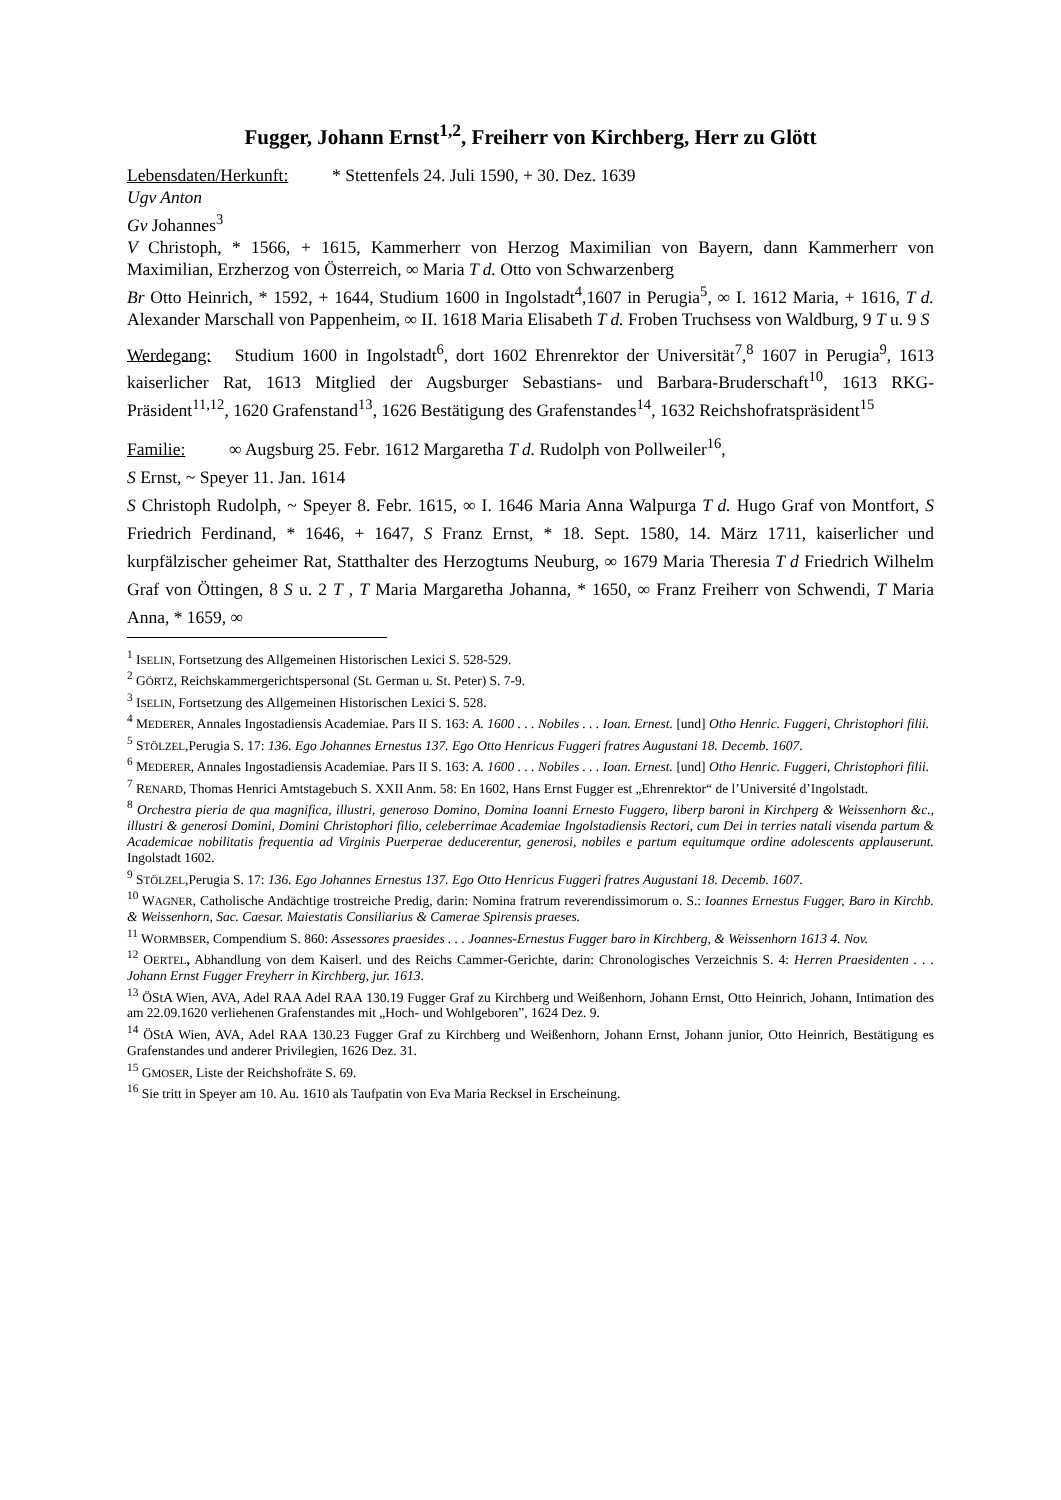Fugger, Johann Ernst<sup>1,2</sup>, Freiherr von Kirchberg, Herr zu Glött
Lebensdaten/Herkunft: * Stettenfels 24. Juli 1590, + 30. Dez. 1639
Ugv Anton
Gv Johannes<sup>3</sup>
V Christoph, * 1566, + 1615, Kammerherr von Herzog Maximilian von Bayern, dann Kammerherr von Maximilian, Erzherzog von Österreich, ∞ Maria T d. Otto von Schwarzenberg
Br Otto Heinrich, * 1592, + 1644, Studium 1600 in Ingolstadt<sup>4</sup>,1607 in Perugia<sup>5</sup>, ∞ I. 1612 Maria, + 1616, T d. Alexander Marschall von Pappenheim, ∞ II. 1618 Maria Elisabeth T d. Froben Truchsess von Waldburg, 9 T u. 9 S
Werdegang: Studium 1600 in Ingolstadt<sup>6</sup>, dort 1602 Ehrenrektor der Universität<sup>7</sup>,<sup>8</sup> 1607 in Perugia<sup>9</sup>, 1613 kaiserlicher Rat, 1613 Mitglied der Augsburger Sebastians- und Barbara-Bruderschaft<sup>10</sup>, 1613 RKG-Präsident<sup>11,12</sup>, 1620 Grafenstand<sup>13</sup>, 1626 Bestätigung des Grafenstandes<sup>14</sup>, 1632 Reichshofratspräsident<sup>15</sup>
Familie: ∞ Augsburg 25. Febr. 1612 Margaretha T d. Rudolph von Pollweiler<sup>16</sup>,
S Ernst, ~ Speyer 11. Jan. 1614
S Christoph Rudolph, ~ Speyer 8. Febr. 1615, ∞ I. 1646 Maria Anna Walpurga T d. Hugo Graf von Montfort, S Friedrich Ferdinand, * 1646, + 1647, S Franz Ernst, * 18. Sept. 1580, 14. März 1711, kaiserlicher und kurpfälzischer geheimer Rat, Statthalter des Herzogtums Neuburg, ∞ 1679 Maria Theresia T d Friedrich Wilhelm Graf von Öttingen, 8 S u. 2 T , T Maria Margaretha Johanna, * 1650, ∞ Franz Freiherr von Schwendi, T Maria Anna, * 1659, ∞
<sup>1</sup> ISELIN, Fortsetzung des Allgemeinen Historischen Lexici S. 528-529.
<sup>2</sup> GÖRTZ, Reichskammergerichtspersonal (St. German u. St. Peter) S. 7-9.
<sup>3</sup> ISELIN, Fortsetzung des Allgemeinen Historischen Lexici S. 528.
<sup>4</sup> MEDERER, Annales Ingostadiensis Academiae. Pars II S. 163: A. 1600 . . . Nobiles . . . Ioan. Ernest. [und] Otho Henric. Fuggeri, Christophori filii.
<sup>5</sup> STÖLZEL,Perugia S. 17: 136. Ego Johannes Ernestus 137. Ego Otto Henricus Fuggeri fratres Augustani 18. Decemb. 1607.
<sup>6</sup> MEDERER, Annales Ingostadiensis Academiae. Pars II S. 163: A. 1600 . . . Nobiles . . . Ioan. Ernest. [und] Otho Henric. Fuggeri, Christophori filii.
<sup>7</sup> RENARD, Thomas Henrici Amtstagebuch S. XXII Anm. 58: En 1602, Hans Ernst Fugger est „Ehrenrektor“ de l’Université d’Ingolstadt.
<sup>8</sup> Orchestra pieria de qua magnifica, illustri, generoso Domino, Domina Ioanni Ernesto Fuggero, liberp baroni in Kirchperg & Weissenhorn &c., illustri & generosi Domini, Domini Christophori filio, celeberrimae Academiae Ingolstadiensis Rectori, cum Dei in terries natali visenda partum & Academicae nobilitatis frequentia ad Virginis Puerperae deducerentur, generosi, nobiles e partum equitumque ordine adolescents applauserunt. Ingolstadt 1602.
<sup>9</sup> STÖLZEL,Perugia S. 17: 136. Ego Johannes Ernestus 137. Ego Otto Henricus Fuggeri fratres Augustani 18. Decemb. 1607.
<sup>10</sup> WAGNER, Catholische Andächtige trostreiche Predig, darin: Nomina fratrum reverendissimorum o. S.: Ioannes Ernestus Fugger, Baro in Kirchb. & Weissenhorn, Sac. Caesar. Maiestatis Consiliarius & Camerae Spirensis praeses.
<sup>11</sup> WORMBSER, Compendium S. 860: Assessores praesides . . . Joannes-Ernestus Fugger baro in Kirchberg, & Weissenhorn 1613 4. Nov.
<sup>12</sup> OERTEL, Abhandlung von dem Kaiserl. und des Reichs Cammer-Gerichte, darin: Chronologisches Verzeichnis S. 4: Herren Praesidenten . . . Johann Ernst Fugger Freyherr in Kirchberg, jur. 1613.
<sup>13</sup> ÖStA Wien, AVA, Adel RAA Adel RAA 130.19 Fugger Graf zu Kirchberg und Weißenhorn, Johann Ernst, Otto Heinrich, Johann, Intimation des am 22.09.1620 verliehenen Grafenstandes mit „Hoch- und Wohlgeboren”, 1624 Dez. 9.
<sup>14</sup> ÖStA Wien, AVA, Adel RAA 130.23 Fugger Graf zu Kirchberg und Weißenhorn, Johann Ernst, Johann junior, Otto Heinrich, Bestätigung es Grafenstandes und anderer Privilegien, 1626 Dez. 31.
<sup>15</sup> GMOSER, Liste der Reichshofräte S. 69.
<sup>16</sup> Sie tritt in Speyer am 10. Au. 1610 als Taufpatin von Eva Maria Recksel in Erscheinung.